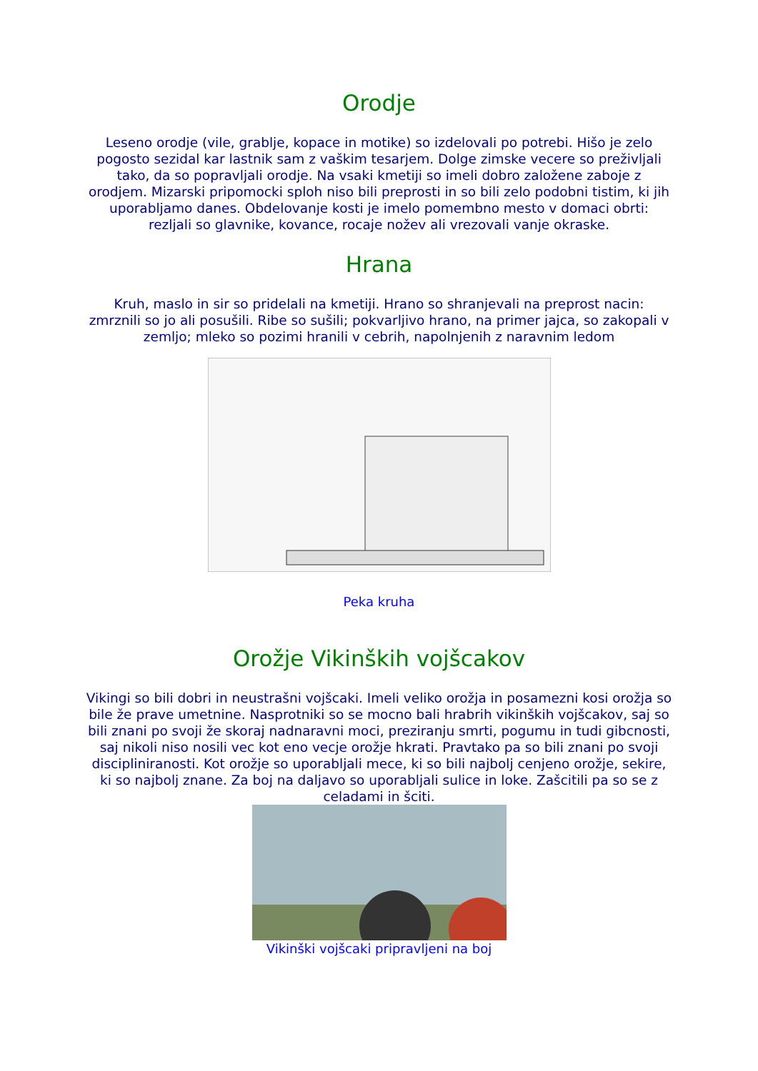Orodje
Leseno orodje (vile, grablje, kopace in motike) so izdelovali po potrebi. Hišo je zelo pogosto sezidal kar lastnik sam z vaškim tesarjem. Dolge zimske vecere so preživljali tako, da so popravljali orodje. Na vsaki kmetiji so imeli dobro založene zaboje z orodjem. Mizarski pripomocki sploh niso bili preprosti in so bili zelo podobni tistim, ki jih uporabljamo danes. Obdelovanje kosti je imelo pomembno mesto v domaci obrti: rezljali so glavnike, kovance, rocaje nožev ali vrezovali vanje okraske.
Hrana
Kruh, maslo in sir so pridelali na kmetiji. Hrano so shranjevali na preprost nacin: zmrznili so jo ali posušili. Ribe so sušili; pokvarljivo hrano, na primer jajca, so zakopali v zemljo; mleko so pozimi hranili v cebrih, napolnjenih z naravnim ledom
Peka kruha
Orožje Vikinških vojšcakov
Vikingi so bili dobri in neustrašni vojšcaki. Imeli veliko orožja in posamezni kosi orožja so bile že prave umetnine. Nasprotniki so se mocno bali hrabrih vikinških vojšcakov, saj so bili znani po svoji že skoraj nadnaravni moci, preziranju smrti, pogumu in tudi gibcnosti, saj nikoli niso nosili vec kot eno vecje orožje hkrati. Pravtako pa so bili znani po svoji discipliniranosti. Kot orožje so uporabljali mece, ki so bili najbolj cenjeno orožje, sekire, ki so najbolj znane. Za boj na daljavo so uporabljali sulice in loke. Zašcitili pa so se z celadami in šciti.
Vikinški vojšcaki pripravljeni na boj